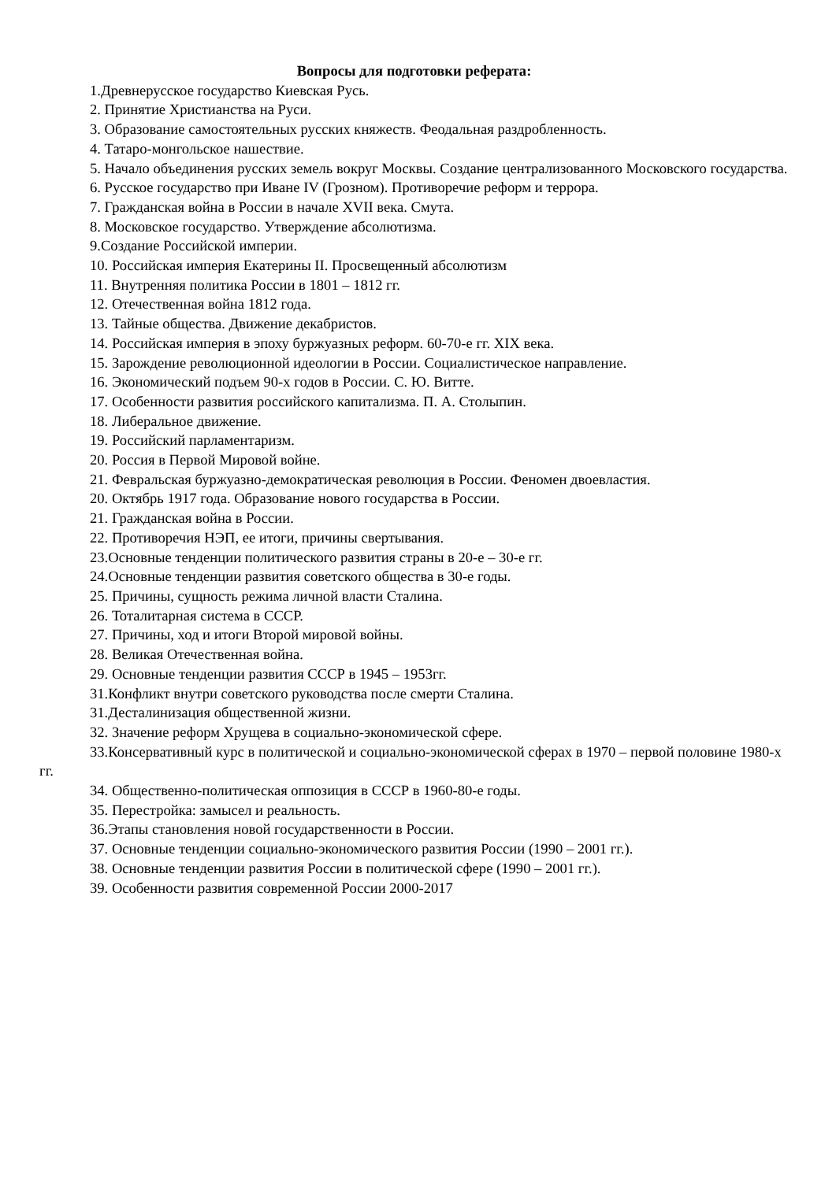Вопросы для подготовки реферата:
1.Древнерусское государство Киевская Русь.
2. Принятие Христианства на Руси.
3. Образование самостоятельных русских княжеств. Феодальная раздробленность.
4. Татаро-монгольское нашествие.
5. Начало объединения русских земель вокруг Москвы. Создание централизованного Московского государства.
6. Русское государство при Иване IV (Грозном). Противоречие реформ и террора.
7. Гражданская война в России в начале XVII века. Смута.
8. Московское государство. Утверждение абсолютизма.
9.Создание Российской империи.
10. Российская империя Екатерины II. Просвещенный абсолютизм
11. Внутренняя политика России в 1801 – 1812 гг.
12. Отечественная война 1812 года.
13. Тайные общества. Движение декабристов.
14. Российская империя в эпоху буржуазных реформ. 60-70-е гг. XIX века.
15. Зарождение революционной идеологии в России. Социалистическое направление.
16. Экономический подъем 90-х годов в России. С. Ю. Витте.
17. Особенности развития российского капитализма. П. А. Столыпин.
18. Либеральное движение.
19. Российский парламентаризм.
20. Россия в Первой Мировой войне.
21. Февральская буржуазно-демократическая революция в России. Феномен двоевластия.
20. Октябрь 1917 года. Образование нового государства в России.
21. Гражданская война в России.
22. Противоречия НЭП, ее итоги, причины свертывания.
23.Основные тенденции политического развития страны в 20-е – 30-е гг.
24.Основные тенденции развития советского общества в 30-е годы.
25. Причины, сущность режима личной власти Сталина.
26. Тоталитарная система в СССР.
27. Причины, ход и итоги Второй мировой войны.
28. Великая Отечественная война.
29. Основные тенденции развития СССР в 1945 – 1953гг.
31.Конфликт внутри советского руководства после смерти Сталина.
31.Десталинизация общественной жизни.
32. Значение реформ Хрущева в социально-экономической сфере.
33.Консервативный курс в политической и социально-экономической сферах в 1970 – первой половине 1980-х гг.
34. Общественно-политическая оппозиция в СССР в 1960-80-е годы.
35. Перестройка: замысел и реальность.
36.Этапы становления новой государственности в России.
37. Основные тенденции социально-экономического развития России (1990 – 2001 гг.).
38. Основные тенденции развития России в политической сфере (1990 – 2001 гг.).
39. Особенности развития современной России 2000-2017